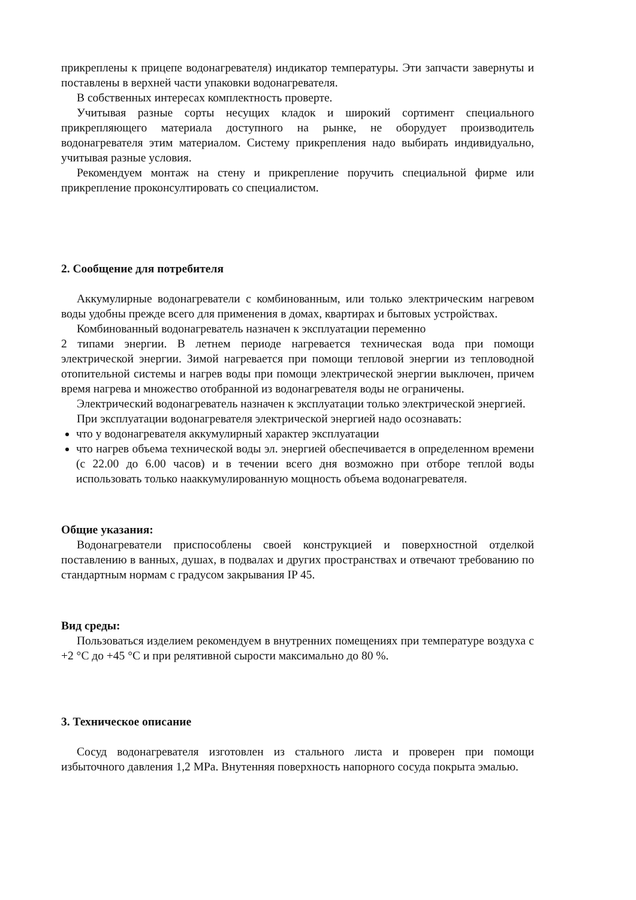прикреплены к прицепе водонагревателя) индикатор температуры. Эти запчасти завернуты и поставлены в верхней части упаковки водонагревателя.
В собственных интересах комплектность проверте.
Учитывая разные сорты несущих кладок и широкий сортимент специального прикрепляющего материала доступного на рынке, не оборудует производитель водонагревателя этим материалом. Систему прикрепления надо выбирать индивидуально, учитывая разные условия.
Рекомендуем монтаж на стену и прикрепление поручить специальной фирме или прикрепление проконсултировать со специалистом.
2. Сообщение для потребителя
Аккумулирные водонагреватели с комбинованным, или только электрическим нагревом воды удобны прежде всего для применения в домах, квартирах и бытовых устройствах.
Комбинованный водонагреватель назначен к эксплуатации переменно
2 типами энергии. В летнем периоде нагревается техническая вода при помощи электрической энергии. Зимой нагревается при помощи тепловой энергии из тепловодной отопительной системы и нагрев воды при помощи электрической энергии выключен, причем время нагрева и множество отобранной из водонагревателя воды не ограничены.
Электрический водонагреватель назначен к эксплуатации только электрической энергией.
При эксплуатации водонагревателя электрической энергией надо осознавать:
что у водонагревателя аккумулирный характер эксплуатации
что нагрев объема технической воды эл. энергией обеспечивается в определенном времени (с 22.00 до 6.00 часов) и в течении всего дня возможно при отборе теплой воды использовать только нааккумулированную мощность объема водонагревателя.
Общие указания:
Водонагреватели приспособлены своей конструкцией и поверхностной отделкой поставлению в ванных, душах, в подвалах и других пространствах и отвечают требованию по стандартным нормам с градусом закрывания IP 45.
Вид среды:
Пользоваться изделием рекомендуем в внутренних помещениях при температуре воздуха с +2 °C до +45 °C и при релятивной сырости максимально до 80 %.
3. Техническое описание
Сосуд водонагревателя изготовлен из стального листа и проверен при помощи избыточного давления 1,2 MPa. Внутенняя поверхность напорного сосуда покрыта эмалью.